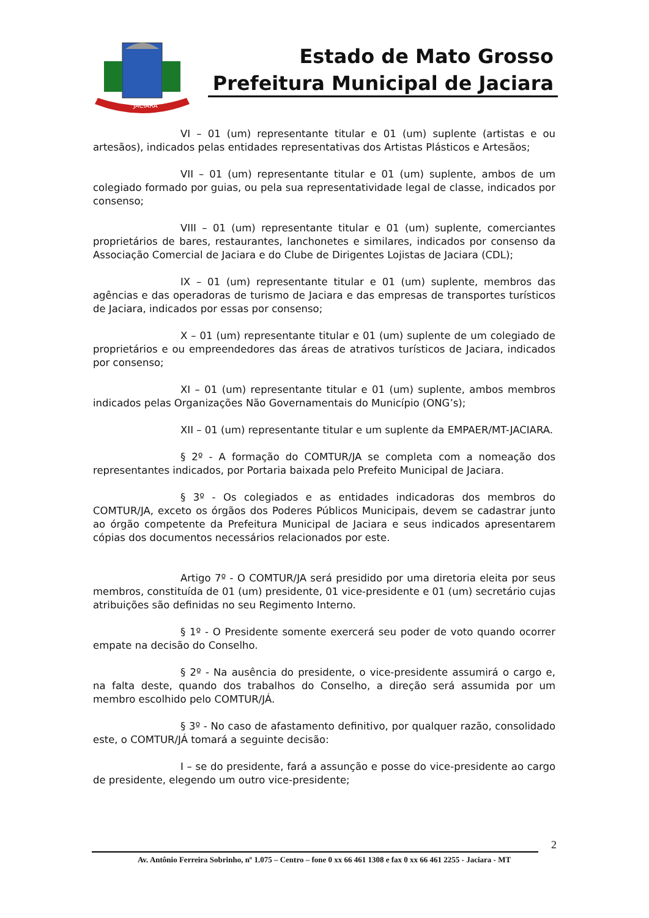JACIARA
Estado de Mato Grosso
Prefeitura Municipal de Jaciara
VI – 01 (um) representante titular e 01 (um) suplente (artistas e ou artesãos), indicados pelas entidades representativas dos Artistas Plásticos e Artesãos;
VII – 01 (um) representante titular e 01 (um) suplente, ambos de um colegiado formado por guias, ou pela sua representatividade legal de classe, indicados por consenso;
VIII – 01 (um) representante titular e 01 (um) suplente, comerciantes proprietários de bares, restaurantes, lanchonetes e similares, indicados por consenso da Associação Comercial de Jaciara e do Clube de Dirigentes Lojistas de Jaciara (CDL);
IX – 01 (um) representante titular e 01 (um) suplente, membros das agências e das operadoras de turismo de Jaciara e das empresas de transportes turísticos de Jaciara, indicados por essas por consenso;
X – 01 (um) representante titular e 01 (um) suplente de um colegiado de proprietários e ou empreendedores das áreas de atrativos turísticos de Jaciara, indicados por consenso;
XI – 01 (um) representante titular e 01 (um) suplente, ambos membros indicados pelas Organizações Não Governamentais do Município (ONG’s);
XII – 01 (um) representante titular e um suplente da EMPAER/MT-JACIARA.
§ 2º - A formação do COMTUR/JA se completa com a nomeação dos representantes indicados, por Portaria baixada pelo Prefeito Municipal de Jaciara.
§ 3º - Os colegiados e as entidades indicadoras dos membros do COMTUR/JA, exceto os órgãos dos Poderes Públicos Municipais, devem se cadastrar junto ao órgão competente da Prefeitura Municipal de Jaciara e seus indicados apresentarem cópias dos documentos necessários relacionados por este.
Artigo 7º - O COMTUR/JA será presidido por uma diretoria eleita por seus membros, constituída de 01 (um) presidente, 01 vice-presidente e 01 (um) secretário cujas atribuições são definidas no seu Regimento Interno.
§ 1º - O Presidente somente exercerá seu poder de voto quando ocorrer empate na decisão do Conselho.
§ 2º - Na ausência do presidente, o vice-presidente assumirá o cargo e, na falta deste, quando dos trabalhos do Conselho, a direção será assumida por um membro escolhido pelo COMTUR/JÁ.
§ 3º - No caso de afastamento definitivo, por qualquer razão, consolidado este, o COMTUR/JÁ tomará a seguinte decisão:
I – se do presidente, fará a assunção e posse do vice-presidente ao cargo de presidente, elegendo um outro vice-presidente;
2
Av. Antônio Ferreira Sobrinho, nº 1.075 – Centro – fone 0 xx 66 461 1308 e fax 0 xx 66 461 2255 - Jaciara - MT